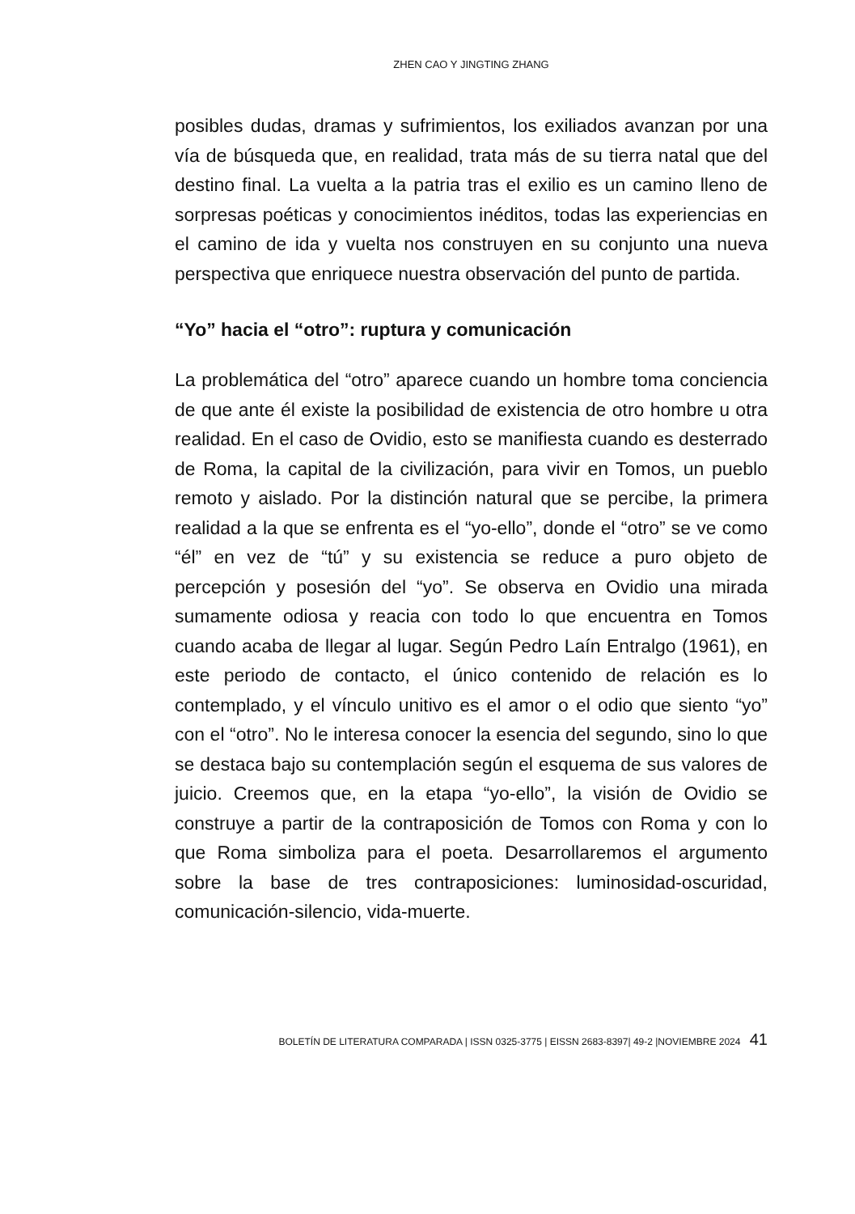ZHEN CAO Y JINGTING ZHANG
posibles dudas, dramas y sufrimientos, los exiliados avanzan por una vía de búsqueda que, en realidad, trata más de su tierra natal que del destino final. La vuelta a la patria tras el exilio es un camino lleno de sorpresas poéticas y conocimientos inéditos, todas las experiencias en el camino de ida y vuelta nos construyen en su conjunto una nueva perspectiva que enriquece nuestra observación del punto de partida.
“Yo” hacia el “otro”: ruptura y comunicación
La problemática del “otro” aparece cuando un hombre toma conciencia de que ante él existe la posibilidad de existencia de otro hombre u otra realidad. En el caso de Ovidio, esto se manifiesta cuando es desterrado de Roma, la capital de la civilización, para vivir en Tomos, un pueblo remoto y aislado. Por la distinción natural que se percibe, la primera realidad a la que se enfrenta es el “yo-ello”, donde el “otro” se ve como “él” en vez de “tú” y su existencia se reduce a puro objeto de percepción y posesión del “yo”. Se observa en Ovidio una mirada sumamente odiosa y reacia con todo lo que encuentra en Tomos cuando acaba de llegar al lugar. Según Pedro Laín Entralgo (1961), en este periodo de contacto, el único contenido de relación es lo contemplado, y el vínculo unitivo es el amor o el odio que siento “yo” con el “otro”. No le interesa conocer la esencia del segundo, sino lo que se destaca bajo su contemplación según el esquema de sus valores de juicio. Creemos que, en la etapa “yo-ello”, la visión de Ovidio se construye a partir de la contraposición de Tomos con Roma y con lo que Roma simboliza para el poeta. Desarrollaremos el argumento sobre la base de tres contraposiciones: luminosidad-oscuridad, comunicación-silencio, vida-muerte.
BOLETÍN DE LITERATURA COMPARADA | ISSN 0325-3775 | EISSN 2683-8397| 49-2 |NOVIEMBRE 2024 41